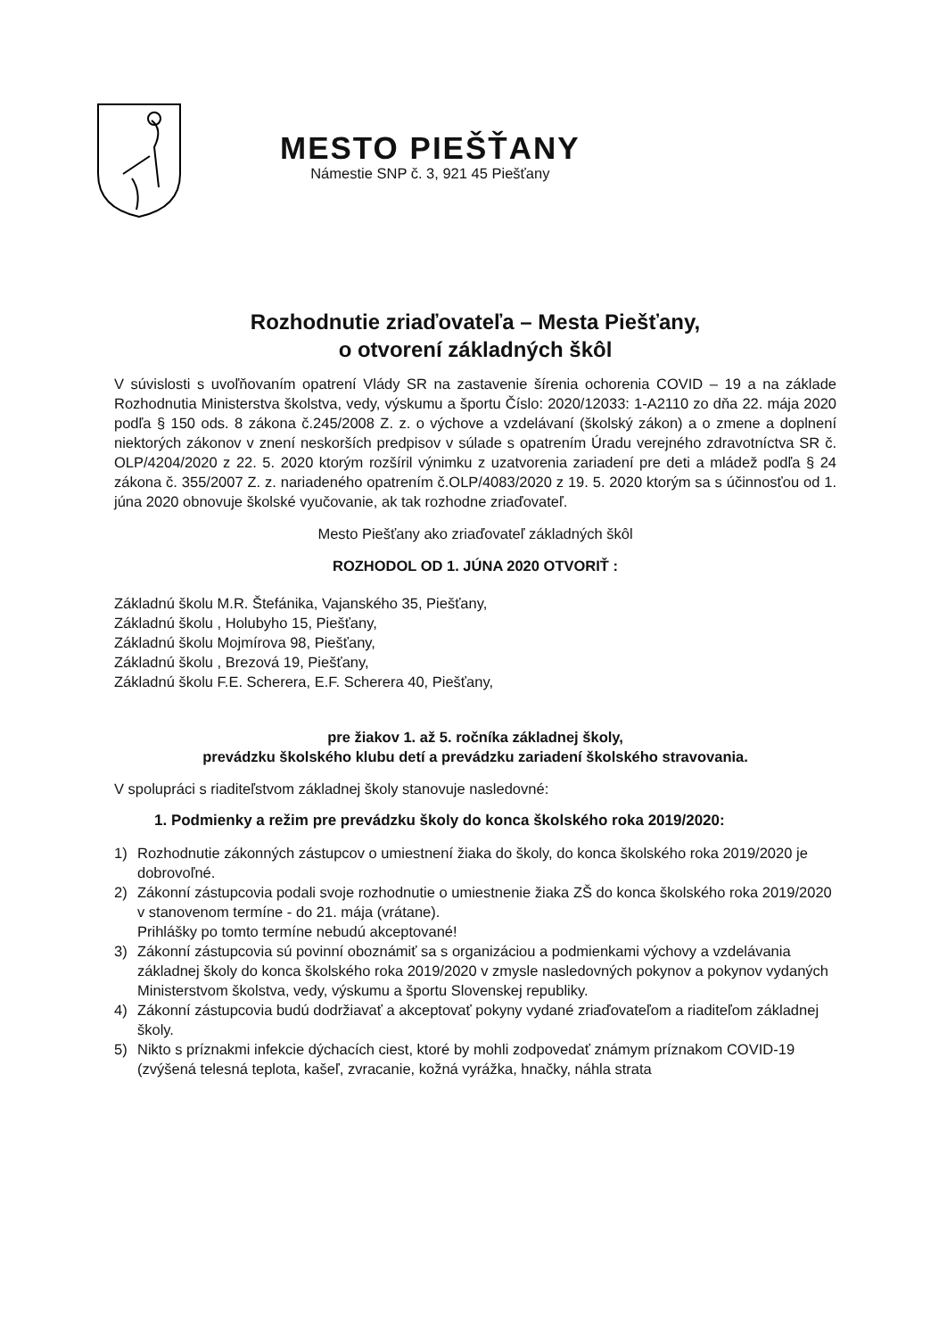MESTO PIEŠŤANY
Námestie SNP č. 3, 921 45 Piešťany
Rozhodnutie zriaďovateľa – Mesta Piešťany,
o otvorení základných škôl
V súvislosti s uvoľňovaním opatrení Vlády SR na zastavenie šírenia ochorenia COVID – 19 a na základe Rozhodnutia Ministerstva školstva, vedy, výskumu a športu Číslo: 2020/12033: 1-A2110 zo dňa 22. mája 2020 podľa § 150 ods. 8 zákona č.245/2008 Z. z. o výchove a vzdelávaní (školský zákon) a o zmene a doplnení niektorých zákonov v znení neskorších predpisov v súlade s opatrením Úradu verejného zdravotníctva SR č. OLP/4204/2020 z 22. 5. 2020 ktorým rozšíril výnimku z uzatvorenia zariadení pre deti a mládež podľa § 24 zákona č. 355/2007 Z. z. nariadeného opatrením č.OLP/4083/2020 z 19. 5. 2020 ktorým sa s účinnosťou od 1. júna 2020 obnovuje školské vyučovanie, ak tak rozhodne zriaďovateľ.
Mesto Piešťany ako zriaďovateľ základných škôl
ROZHODOL OD 1. JÚNA 2020 OTVORIŤ :
Základnú školu M.R. Štefánika, Vajanského 35, Piešťany,
Základnú školu , Holubyho 15, Piešťany,
Základnú školu Mojmírova 98, Piešťany,
Základnú školu , Brezová 19, Piešťany,
Základnú školu F.E. Scherera, E.F. Scherera 40, Piešťany,
pre žiakov 1. až 5. ročníka základnej školy,
prevádzku školského klubu detí a prevádzku zariadení školského stravovania.
V spolupráci s riaditeľstvom základnej školy stanovuje nasledovné:
1. Podmienky a režim pre prevádzku školy do konca školského roka 2019/2020:
1) Rozhodnutie zákonných zástupcov o umiestnení žiaka do školy, do konca školského roka 2019/2020 je dobrovoľné.
2) Zákonní zástupcovia podali svoje rozhodnutie o umiestnenie žiaka ZŠ do konca školského roka 2019/2020 v stanovenom termíne - do 21. mája (vrátane).
Prihlášky po tomto termíne nebudú akceptované!
3) Zákonní zástupcovia sú povinní oboznámiť sa s organizáciou a podmienkami výchovy a vzdelávania základnej školy do konca školského roka 2019/2020 v zmysle nasledovných pokynov a pokynov vydaných Ministerstvom školstva, vedy, výskumu a športu Slovenskej republiky.
4) Zákonní zástupcovia budú dodržiavať a akceptovať pokyny vydané zriaďovateľom a riaditeľom základnej školy.
5) Nikto s príznakmi infekcie dýchacích ciest, ktoré by mohli zodpovedať známym príznakom COVID-19 (zvýšená telesná teplota, kašeľ, zvracanie, kožná vyrážka, hnačky, náhla strata